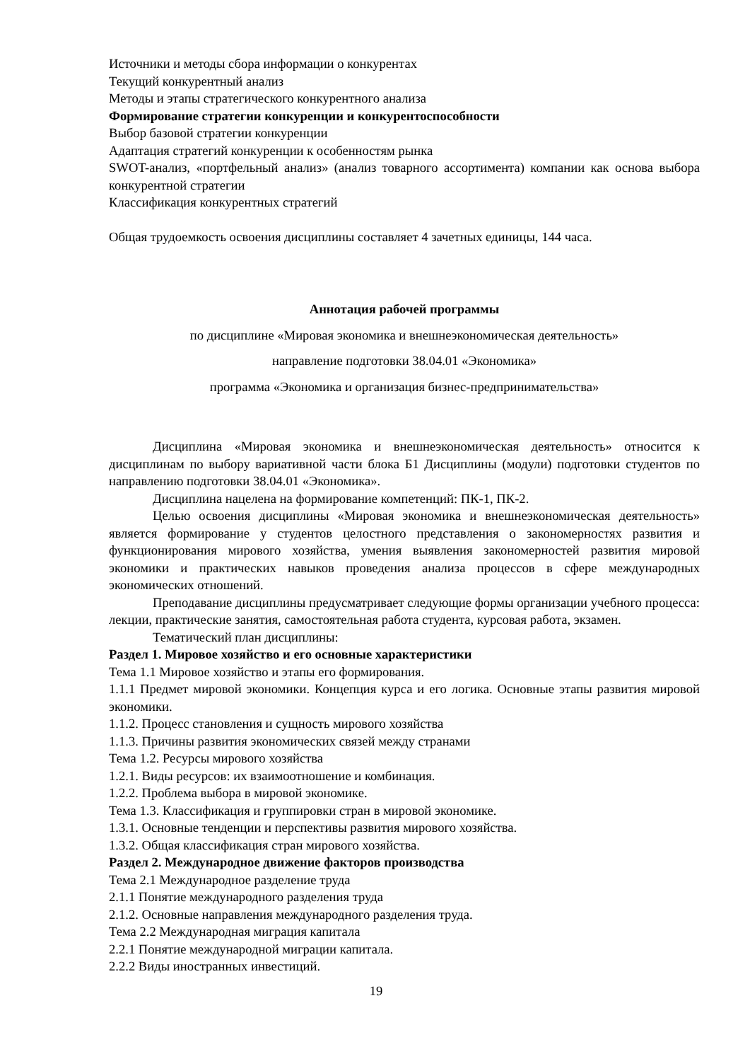Источники и методы сбора информации о конкурентах
Текущий конкурентный анализ
Методы и этапы стратегического конкурентного анализа
Формирование стратегии конкуренции и конкурентоспособности
Выбор базовой стратегии конкуренции
Адаптация стратегий конкуренции к особенностям рынка
SWOT-анализ, «портфельный анализ» (анализ товарного ассортимента) компании как основа выбора конкурентной стратегии
Классификация конкурентных стратегий
Общая трудоемкость освоения дисциплины составляет 4 зачетных единицы, 144 часа.
Аннотация рабочей программы
по дисциплине «Мировая экономика и внешнеэкономическая деятельность»
направление подготовки 38.04.01 «Экономика»
программа «Экономика и организация бизнес-предпринимательства»
Дисциплина «Мировая экономика и внешнеэкономическая деятельность» относится к дисциплинам по выбору вариативной части блока Б1 Дисциплины (модули) подготовки студентов по направлению подготовки 38.04.01 «Экономика».
Дисциплина нацелена на формирование компетенций: ПК-1, ПК-2.
Целью освоения дисциплины «Мировая экономика и внешнеэкономическая деятельность» является формирование у студентов целостного представления о закономерностях развития и функционирования мирового хозяйства, умения выявления закономерностей развития мировой экономики и практических навыков проведения анализа процессов в сфере международных экономических отношений.
Преподавание дисциплины предусматривает следующие формы организации учебного процесса: лекции, практические занятия, самостоятельная работа студента, курсовая работа, экзамен.
Тематический план дисциплины:
Раздел 1. Мировое хозяйство и его основные характеристики
Тема 1.1 Мировое хозяйство и этапы его формирования.
1.1.1 Предмет мировой экономики. Концепция курса и его логика. Основные этапы развития мировой экономики.
1.1.2. Процесс становления и сущность мирового хозяйства
1.1.3. Причины развития экономических связей между странами
Тема 1.2. Ресурсы мирового хозяйства
1.2.1. Виды ресурсов: их взаимоотношение и комбинация.
1.2.2. Проблема выбора в мировой экономике.
Тема 1.3. Классификация и группировки стран в мировой экономике.
1.3.1. Основные тенденции и перспективы развития мирового хозяйства.
1.3.2. Общая классификация стран мирового хозяйства.
Раздел 2. Международное движение факторов производства
Тема 2.1 Международное разделение труда
2.1.1 Понятие международного разделения труда
2.1.2. Основные направления международного разделения труда.
Тема 2.2 Международная миграция капитала
2.2.1 Понятие международной миграции капитала.
2.2.2 Виды иностранных инвестиций.
19